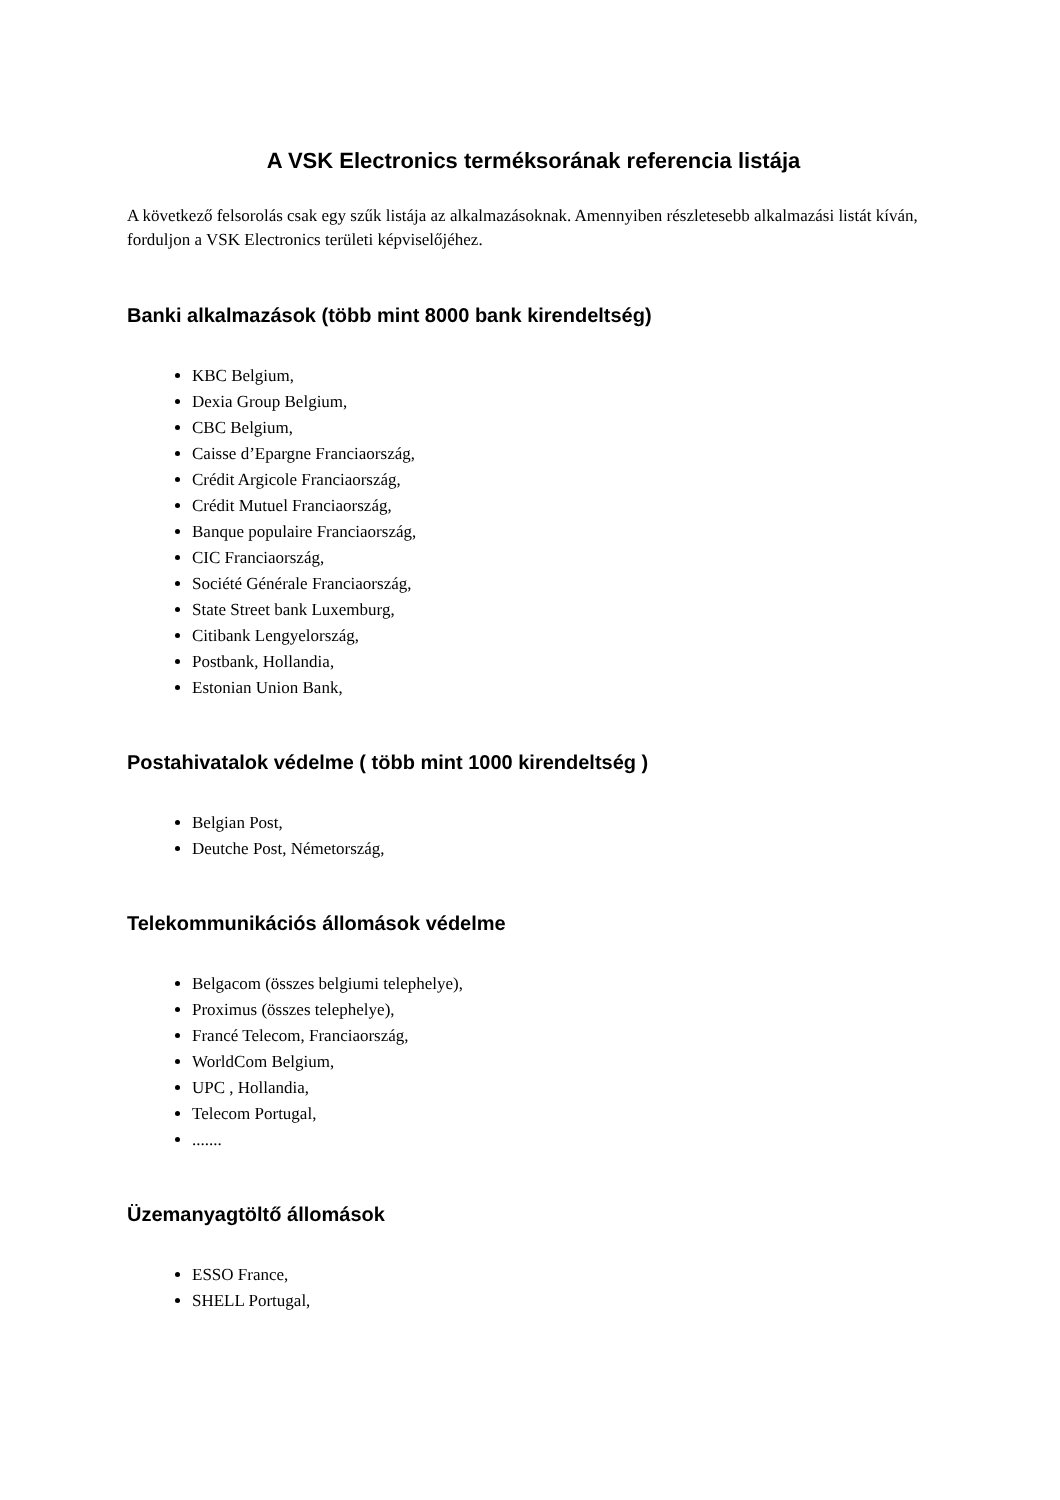A VSK Electronics terméksorának referencia listája
A következő felsorolás csak egy szűk listája az alkalmazásoknak. Amennyiben részletesebb alkalmazási listát kíván, forduljon a VSK Electronics területi képviselőjéhez.
Banki alkalmazások (több mint 8000 bank kirendeltség)
KBC Belgium,
Dexia Group Belgium,
CBC Belgium,
Caisse d’Epargne Franciaország,
Crédit Argicole Franciaország,
Crédit Mutuel Franciaország,
Banque populaire Franciaország,
CIC Franciaország,
Société Générale Franciaország,
State Street bank Luxemburg,
Citibank Lengyelország,
Postbank, Hollandia,
Estonian Union Bank,
Postahivatalok védelme ( több mint 1000 kirendeltség )
Belgian Post,
Deutche Post, Németország,
Telekommunikációs állomások védelme
Belgacom (összes belgiumi telephelye),
Proximus (összes telephelye),
Francé Telecom, Franciaország,
WorldCom Belgium,
UPC , Hollandia,
Telecom Portugal,
.......
Üzemanyagtöltő állomások
ESSO France,
SHELL Portugal,